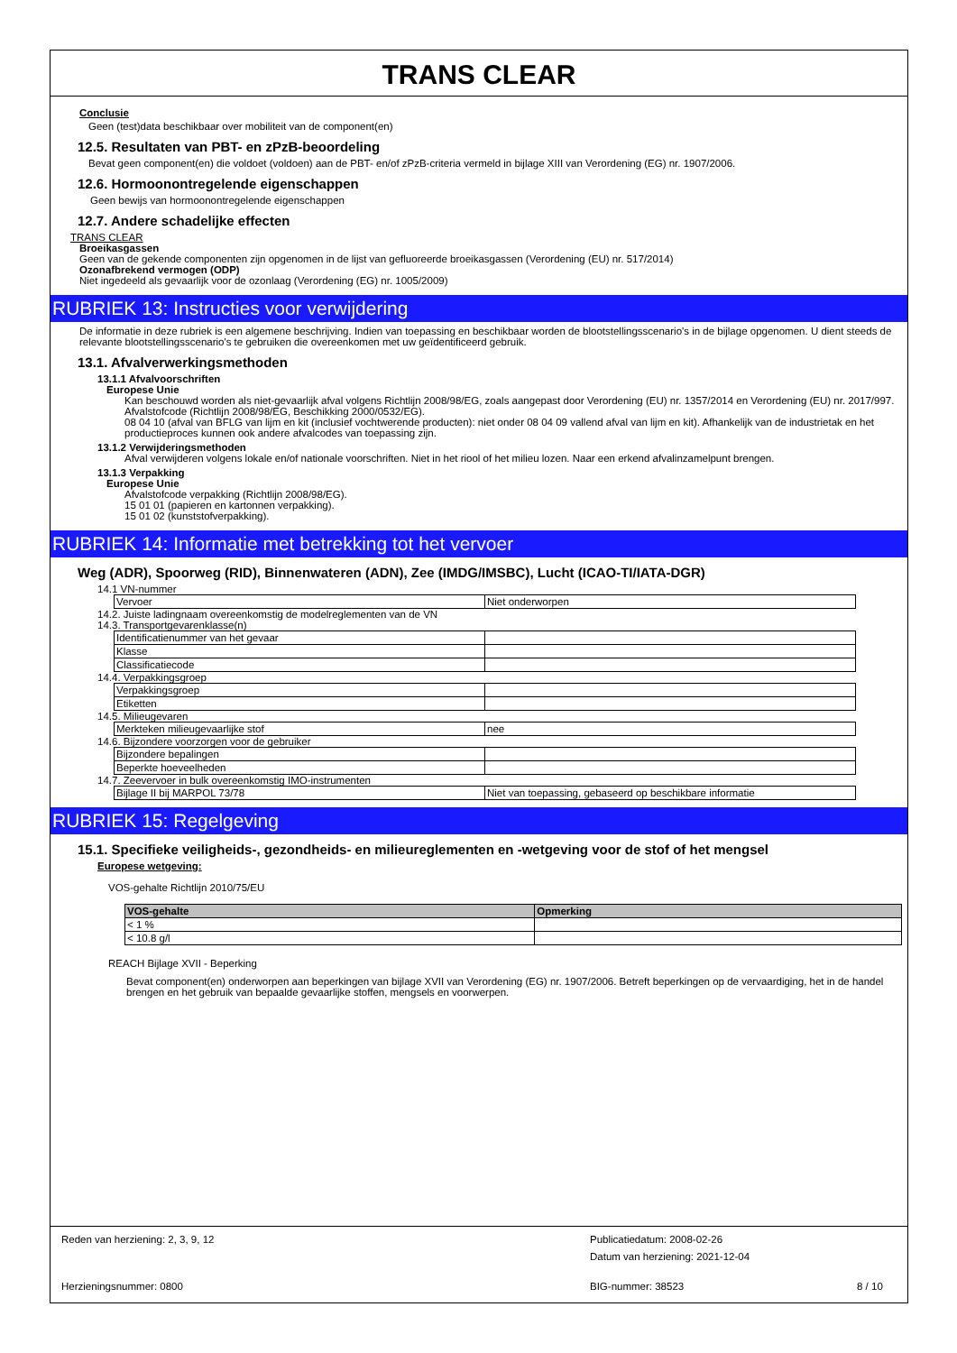TRANS CLEAR
Conclusie
Geen (test)data beschikbaar over mobiliteit van de component(en)
12.5. Resultaten van PBT- en zPzB-beoordeling
Bevat geen component(en) die voldoet (voldoen) aan de PBT- en/of zPzB-criteria vermeld in bijlage XIII van Verordening (EG) nr. 1907/2006.
12.6. Hormoonontregelende eigenschappen
Geen bewijs van hormoonontregelende eigenschappen
12.7. Andere schadelijke effecten
TRANS CLEAR
Broeikasgassen
Geen van de gekende componenten zijn opgenomen in de lijst van gefluoreerde broeikasgassen (Verordening (EU) nr. 517/2014)
Ozonafbrekend vermogen (ODP)
Niet ingedeeld als gevaarlijk voor de ozonlaag (Verordening (EG) nr. 1005/2009)
RUBRIEK 13: Instructies voor verwijdering
De informatie in deze rubriek is een algemene beschrijving. Indien van toepassing en beschikbaar worden de blootstellingsscenario's in de bijlage opgenomen. U dient steeds de relevante blootstellingsscenario's te gebruiken die overeenkomen met uw geïdentificeerd gebruik.
13.1. Afvalverwerkingsmethoden
13.1.1 Afvalvoorschriften
Europese Unie
Kan beschouwd worden als niet-gevaarlijk afval volgens Richtlijn 2008/98/EG, zoals aangepast door Verordening (EU) nr. 1357/2014 en Verordening (EU) nr. 2017/997.
Afvalstofcode (Richtlijn 2008/98/EG, Beschikking 2000/0532/EG).
08 04 10 (afval van BFLG van lijm en kit (inclusief vochtwerende producten): niet onder 08 04 09 vallend afval van lijm en kit). Afhankelijk van de industrietak en het productieproces kunnen ook andere afvalcodes van toepassing zijn.
13.1.2 Verwijderingsmethoden
Afval verwijderen volgens lokale en/of nationale voorschriften. Niet in het riool of het milieu lozen. Naar een erkend afvalinzamelpunt brengen.
13.1.3 Verpakking
Europese Unie
Afvalstofcode verpakking (Richtlijn 2008/98/EG).
15 01 01 (papieren en kartonnen verpakking).
15 01 02 (kunststofverpakking).
RUBRIEK 14: Informatie met betrekking tot het vervoer
Weg (ADR), Spoorweg (RID), Binnenwateren (ADN), Zee (IMDG/IMSBC), Lucht (ICAO-TI/IATA-DGR)
14.1 VN-nummer
| Vervoer | Niet onderworpen |
14.2. Juiste ladingnaam overeenkomstig de modelreglementen van de VN
14.3. Transportgevarenklasse(n)
| Identificatienummer van het gevaar | |
| Klasse | |
| Classificatiecode | |
14.4. Verpakkingsgroep
| Verpakkingsgroep | |
| Etiketten | |
14.5. Milieugevaren
| Merkteken milieugevaarlijke stof | nee |
14.6. Bijzondere voorzorgen voor de gebruiker
| Bijzondere bepalingen | |
| Beperkte hoeveelheden | |
14.7. Zeevervoer in bulk overeenkomstig IMO-instrumenten
| Bijlage II bij MARPOL 73/78 | Niet van toepassing, gebaseerd op beschikbare informatie |
RUBRIEK 15: Regelgeving
15.1. Specifieke veiligheids-, gezondheids- en milieureglementen en -wetgeving voor de stof of het mengsel
Europese wetgeving:
VOS-gehalte Richtlijn 2010/75/EU
| VOS-gehalte | Opmerking |
| --- | --- |
| < 1 % | |
| < 10.8 g/l | |
REACH Bijlage XVII - Beperking
Bevat component(en) onderworpen aan beperkingen van bijlage XVII van Verordening (EG) nr. 1907/2006. Betreft beperkingen op de vervaardiging, het in de handel brengen en het gebruik van bepaalde gevaarlijke stoffen, mengsels en voorwerpen.
Reden van herziening: 2, 3, 9, 12 Publicatiedatum: 2008-02-26
Datum van herziening: 2021-12-04
Herzieningsnummer: 0800 BIG-nummer: 38523 8 / 10